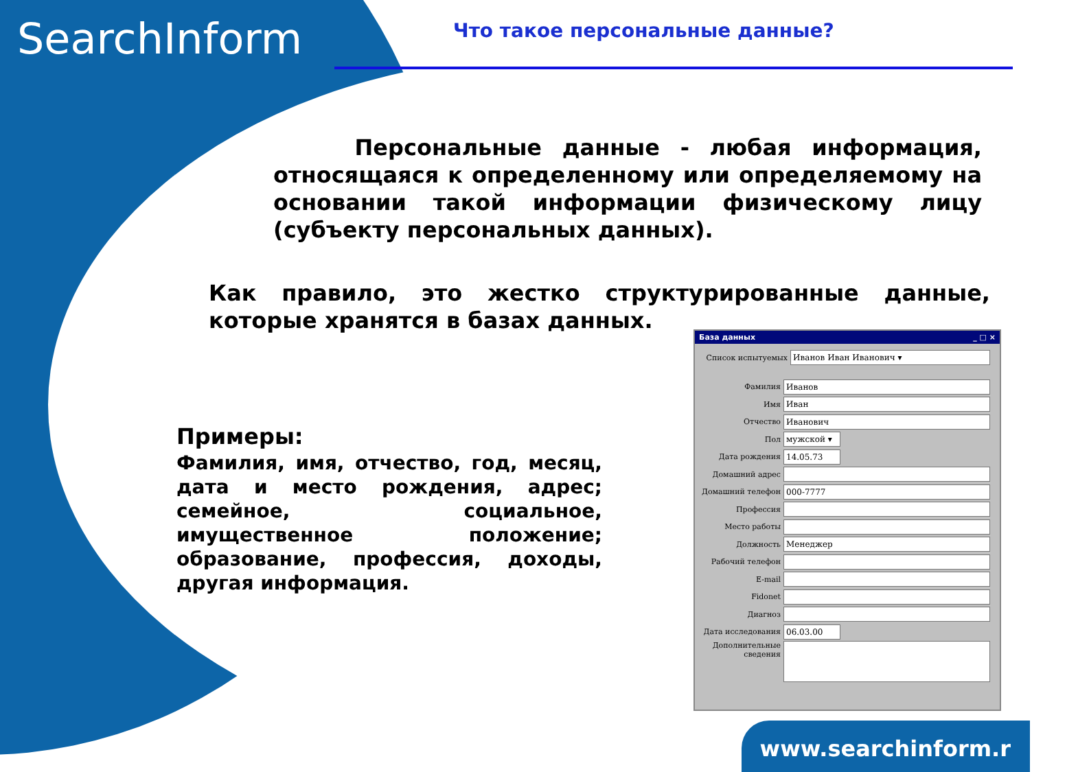SearchInform Что такое персональные данные?
Персональные данные - любая информация, относящаяся к определенному или определяемому на основании такой информации физическому лицу (субъекту персональных данных).
Как правило, это жестко структурированные данные, которые хранятся в базах данных.
Примеры:
Фамилия, имя, отчество, год, месяц, дата и место рождения, адрес; семейное, социальное, имущественное положение; образование, профессия, доходы, другая информация.
База данных _ □ ×
Список испытуемых
Иванов Иван Иванович ▾
Фамилия
Иванов
Имя
Иван
Отчество
Иванович
Пол
мужской ▾
Дата рождения
14.05.73
Домашний адрес
Домашний телефон
000-7777
Профессия
Место работы
Должность
Менеджер
Рабочий телефон
E-mail
Fidonet
Диагноз
Дата исследования
06.03.00
Дополнительные сведения
www.searchinform.r